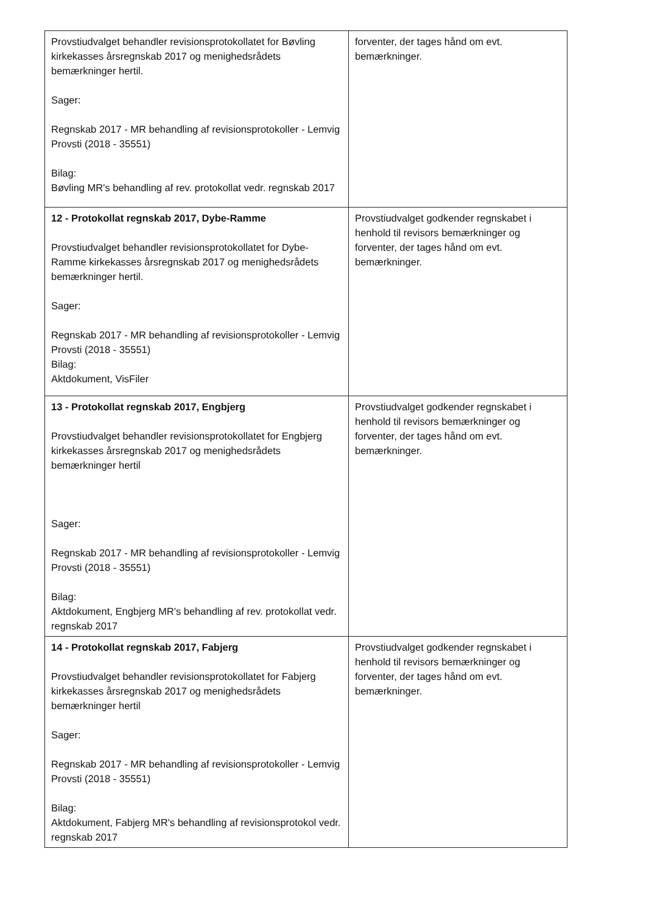| Provstiudvalget behandler revisionsprotokollatet for Bøvling kirkekasses årsregnskab 2017 og menighedsrådets bemærkninger hertil. Sager: Regnskab 2017 - MR behandling af revisionsprotokoller - Lemvig Provsti (2018 - 35551) Bilag: Bøvling MR's behandling af rev. protokollat vedr. regnskab 2017 | forventer, der tages hånd om evt. bemærkninger. |
| 12 - Protokollat regnskab 2017, Dybe-Ramme Provstiudvalget behandler revisionsprotokollatet for Dybe-Ramme kirkekasses årsregnskab 2017 og menighedsrådets bemærkninger hertil. Sager: Regnskab 2017 - MR behandling af revisionsprotokoller - Lemvig Provsti (2018 - 35551) Bilag: Aktdokument, VisFiler | Provstiudvalget godkender regnskabet i henhold til revisors bemærkninger og forventer, der tages hånd om evt. bemærkninger. |
| 13 - Protokollat regnskab 2017, Engbjerg Provstiudvalget behandler revisionsprotokollatet for Engbjerg kirkekasses årsregnskab 2017 og menighedsrådets bemærkninger hertil Sager: Regnskab 2017 - MR behandling af revisionsprotokoller - Lemvig Provsti (2018 - 35551) Bilag: Aktdokument, Engbjerg MR's behandling af rev. protokollat vedr. regnskab 2017 | Provstiudvalget godkender regnskabet i henhold til revisors bemærkninger og forventer, der tages hånd om evt. bemærkninger. |
| 14 - Protokollat regnskab 2017, Fabjerg Provstiudvalget behandler revisionsprotokollatet for Fabjerg kirkekasses årsregnskab 2017 og menighedsrådets bemærkninger hertil Sager: Regnskab 2017 - MR behandling af revisionsprotokoller - Lemvig Provsti (2018 - 35551) Bilag: Aktdokument, Fabjerg MR's behandling af revisionsprotokol vedr. regnskab 2017 | Provstiudvalget godkender regnskabet i henhold til revisors bemærkninger og forventer, der tages hånd om evt. bemærkninger. |